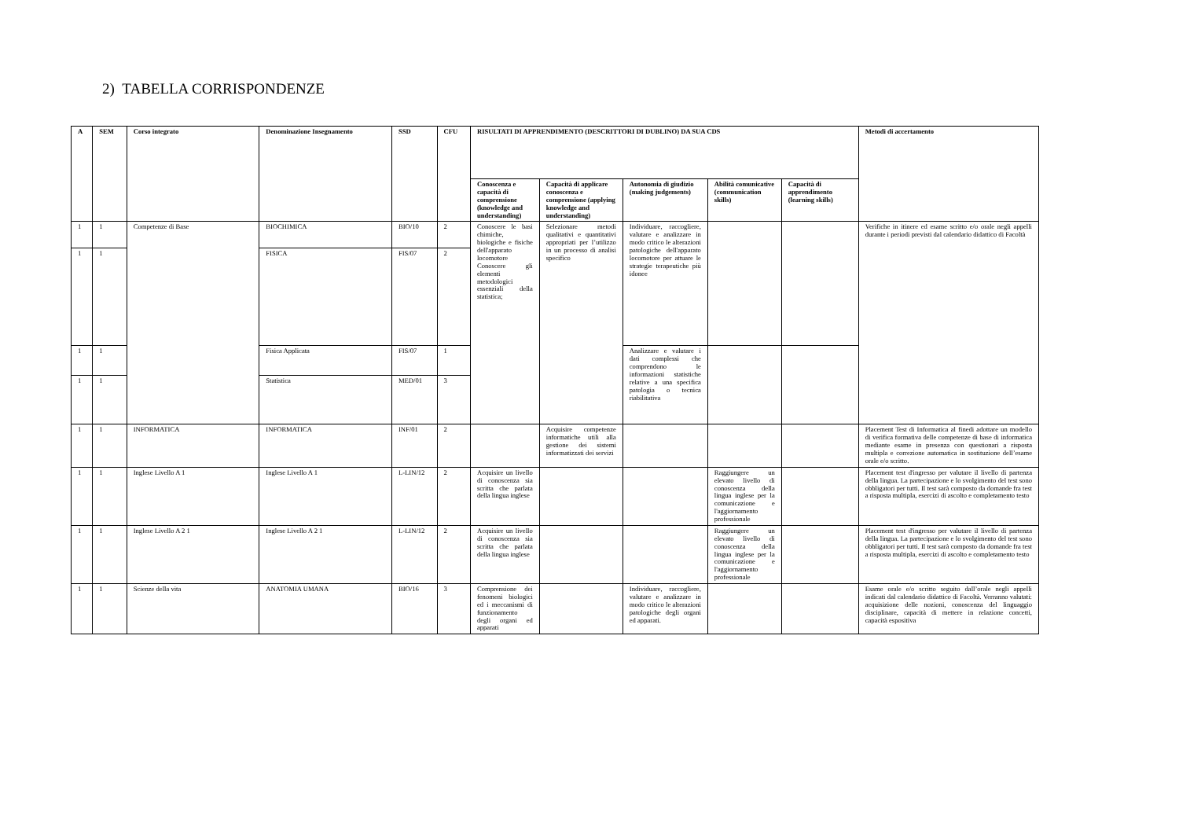2) TABELLA CORRISPONDENZE
| A | SEM | Corso integrato | Denominazione Insegnamento | SSD | CFU | RISULTATI DI APPRENDIMENTO (DESCRITTORI DI DUBLINO) DA SUA CDS | | | | | Metodi di accertamento |
| --- | --- | --- | --- | --- | --- | --- | --- | --- | --- | --- | --- |
| | | | | | | Conoscenza e capacità di comprensione (knowledge and understanding) | Capacità di applicare conoscenza e comprensione (applying knowledge and understanding) | Autonomia di giudizio (making judgements) | Abilità comunicative (communication skills) | Capacità di apprendimento (learning skills) | |
| 1 | 1 | Competenze di Base | BIOCHIMICA | BIO/10 | 2 | Conoscere le basi chimiche, biologiche e fisiche dell'apparato locomotore Conoscere gli elementi metodologici essenziali della statistica; | Selezionare metodi qualitativi e quantitativi appropriati per l’utilizzo in un processo di analisi specifico | Individuare, raccogliere, valutare e analizzare in modo critico le alterazioni patologiche dell'apparato locomotore per attuare le strategie terapeutiche più idonee | | | Verifiche in itinere ed esame scritto e/o orale negli appelli durante i periodi previsti dal calendario didattico di Facoltà |
| 1 | 1 | | FISICA | FIS/07 | 2 | | | | | | |
| 1 | 1 | | Fisica Applicata | FIS/07 | 1 | | | Analizzare e valutare i dati complessi che comprendono le informazioni statistiche relative a una specifica patologia o tecnica riabilitativa | | | |
| 1 | 1 | | Statistica | MED/01 | 3 | | | | | | |
| 1 | 1 | INFORMATICA | INFORMATICA | INF/01 | 2 | | Acquisire competenze informatiche utili alla gestione dei sistemi informatizzati dei servizi | | | | Placement Test di Informatica al finedi adottare un modello di verifica formativa delle competenze di base di informatica mediante esame in presenza con questionari a risposta multipla e correzione automatica in sostituzione dell’esame orale e/o scritto. |
| 1 | 1 | Inglese Livello A 1 | Inglese Livello A 1 | L-LIN/12 | 2 | Acquisire un livello di conoscenza sia scritta che parlata della lingua inglese | | | Raggiungere un elevato livello di conoscenza della lingua inglese per la comunicazione e l'aggiornamento professionale | | Placement test d'ingresso per valutare il livello di partenza della lingua. La partecipazione e lo svolgimento del test sono obbligatori per tutti. Il test sarà composto da domande fra test a risposta multipla, esercizi di ascolto e completamento testo |
| 1 | 1 | Inglese Livello A 2 1 | Inglese Livello A 2 1 | L-LIN/12 | 2 | Acquisire un livello di conoscenza sia scritta che parlata della lingua inglese | | | Raggiungere un elevato livello di conoscenza della lingua inglese per la comunicazione e l'aggiornamento professionale | | Placement test d'ingresso per valutare il livello di partenza della lingua. La partecipazione e lo svolgimento del test sono obbligatori per tutti. Il test sarà composto da domande fra test a risposta multipla, esercizi di ascolto e completamento testo |
| 1 | 1 | Scienze della vita | ANATOMIA UMANA | BIO/16 | 3 | Comprensione dei fenomeni biologici ed i meccanismi di funzionamento degli organi ed apparati | | Individuare, raccogliere, valutare e analizzare in modo critico le alterazioni patologiche degli organi ed apparati. | | | Esame orale e/o scritto seguito dall’orale negli appelli indicati dal calendario didattico di Facoltà. Verranno valutati: acquisizione delle nozioni, conoscenza del linguaggio disciplinare, capacità di mettere in relazione concetti, capacità espositiva |